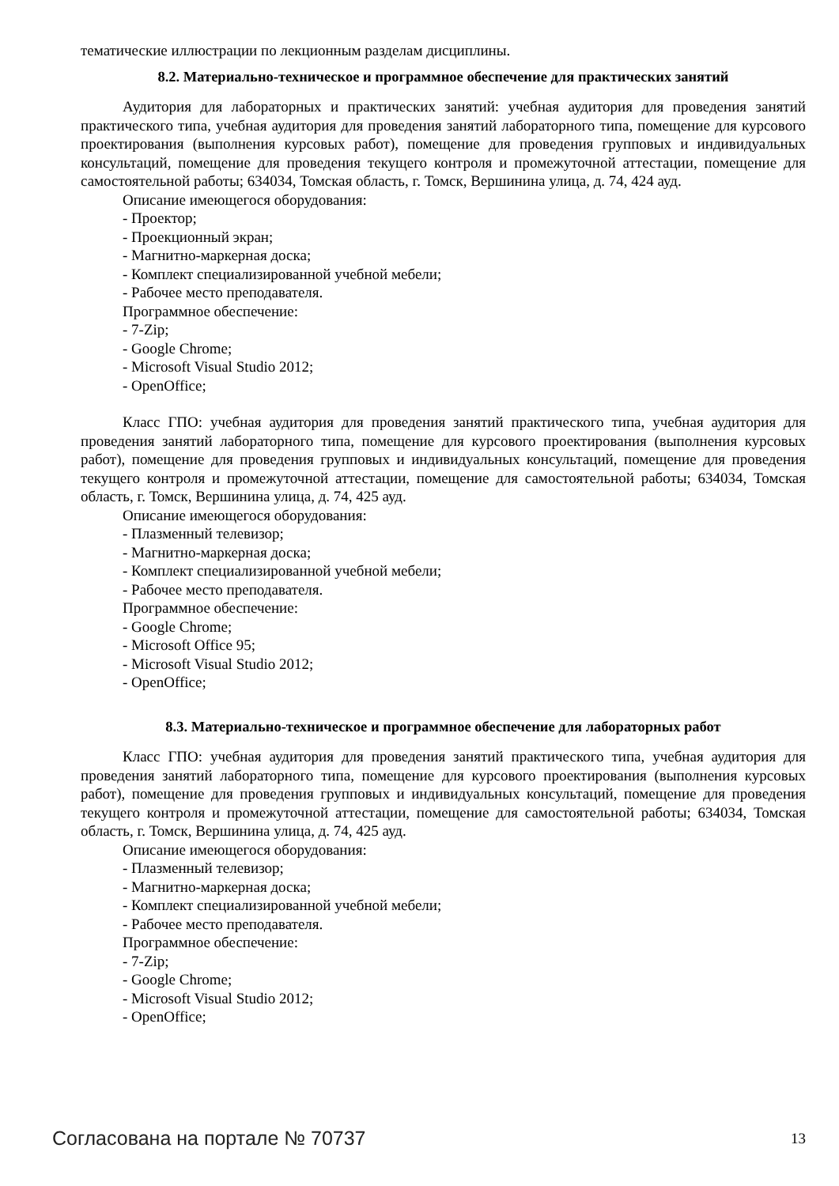тематические иллюстрации по лекционным разделам дисциплины.
8.2. Материально-техническое и программное обеспечение для практических занятий
Аудитория для лабораторных и практических занятий: учебная аудитория для проведения занятий практического типа, учебная аудитория для проведения занятий лабораторного типа, помещение для курсового проектирования (выполнения курсовых работ), помещение для проведения групповых и индивидуальных консультаций, помещение для проведения текущего контроля и промежуточной аттестации, помещение для самостоятельной работы; 634034, Томская область, г. Томск, Вершинина улица, д. 74, 424 ауд.
Описание имеющегося оборудования:
- Проектор;
- Проекционный экран;
- Магнитно-маркерная доска;
- Комплект специализированной учебной мебели;
- Рабочее место преподавателя.
Программное обеспечение:
- 7-Zip;
- Google Chrome;
- Microsoft Visual Studio 2012;
- OpenOffice;
Класс ГПО: учебная аудитория для проведения занятий практического типа, учебная аудитория для проведения занятий лабораторного типа, помещение для курсового проектирования (выполнения курсовых работ), помещение для проведения групповых и индивидуальных консультаций, помещение для проведения текущего контроля и промежуточной аттестации, помещение для самостоятельной работы; 634034, Томская область, г. Томск, Вершинина улица, д. 74, 425 ауд.
Описание имеющегося оборудования:
- Плазменный телевизор;
- Магнитно-маркерная доска;
- Комплект специализированной учебной мебели;
- Рабочее место преподавателя.
Программное обеспечение:
- Google Chrome;
- Microsoft Office 95;
- Microsoft Visual Studio 2012;
- OpenOffice;
8.3. Материально-техническое и программное обеспечение для лабораторных работ
Класс ГПО: учебная аудитория для проведения занятий практического типа, учебная аудитория для проведения занятий лабораторного типа, помещение для курсового проектирования (выполнения курсовых работ), помещение для проведения групповых и индивидуальных консультаций, помещение для проведения текущего контроля и промежуточной аттестации, помещение для самостоятельной работы; 634034, Томская область, г. Томск, Вершинина улица, д. 74, 425 ауд.
Описание имеющегося оборудования:
- Плазменный телевизор;
- Магнитно-маркерная доска;
- Комплект специализированной учебной мебели;
- Рабочее место преподавателя.
Программное обеспечение:
- 7-Zip;
- Google Chrome;
- Microsoft Visual Studio 2012;
- OpenOffice;
Согласована на портале № 70737 13